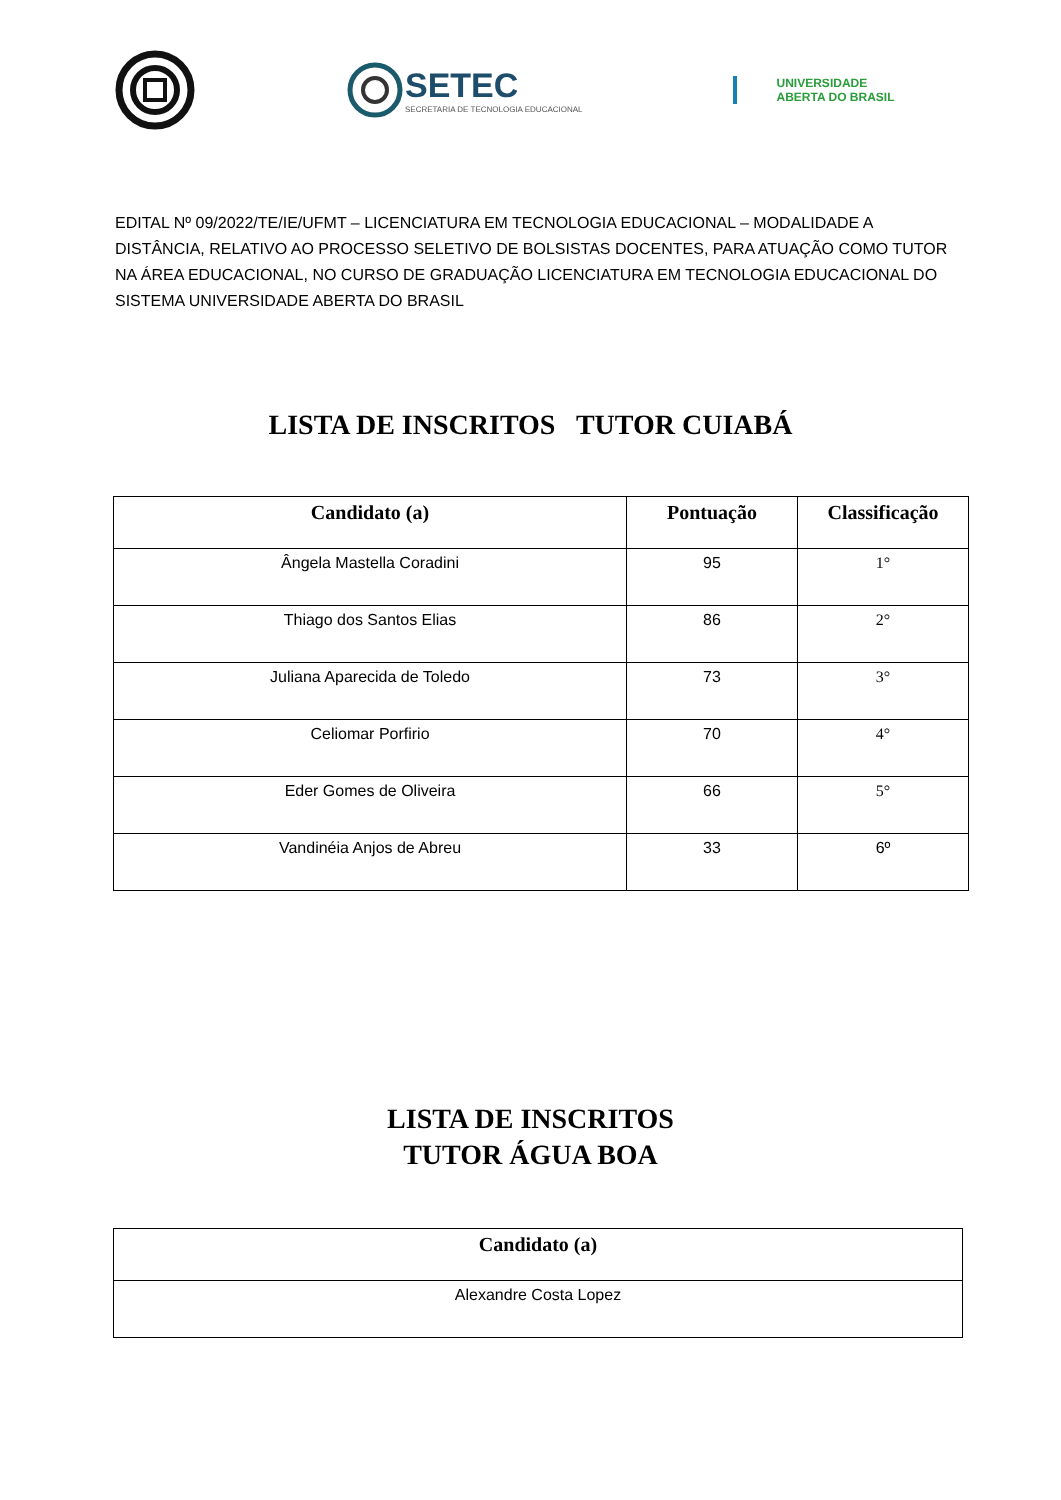SETEC
SECRETARIA DE TECNOLOGIA EDUCACIONAL
UNIVERSIDADE
ABERTA DO BRASIL
EDITAL Nº 09/2022/TE/IE/UFMT – LICENCIATURA EM TECNOLOGIA EDUCACIONAL – MODALIDADE A DISTÂNCIA, RELATIVO AO PROCESSO SELETIVO DE BOLSISTAS DOCENTES, PARA ATUAÇÃO COMO TUTOR NA ÁREA EDUCACIONAL, NO CURSO DE GRADUAÇÃO LICENCIATURA EM TECNOLOGIA EDUCACIONAL DO SISTEMA UNIVERSIDADE ABERTA DO BRASIL
LISTA DE INSCRITOS TUTOR CUIABÁ
| Candidato (a) | Pontuação | Classificação |
| --- | --- | --- |
| Ângela Mastella Coradini | 95 | 1° |
| Thiago dos Santos Elias | 86 | 2° |
| Juliana Aparecida de Toledo | 73 | 3° |
| Celiomar Porfirio | 70 | 4° |
| Eder Gomes de Oliveira | 66 | 5° |
| Vandinéia Anjos de Abreu | 33 | 6º |
LISTA DE INSCRITOS
TUTOR ÁGUA BOA
| Candidato (a) |
| --- |
| Alexandre Costa Lopez |